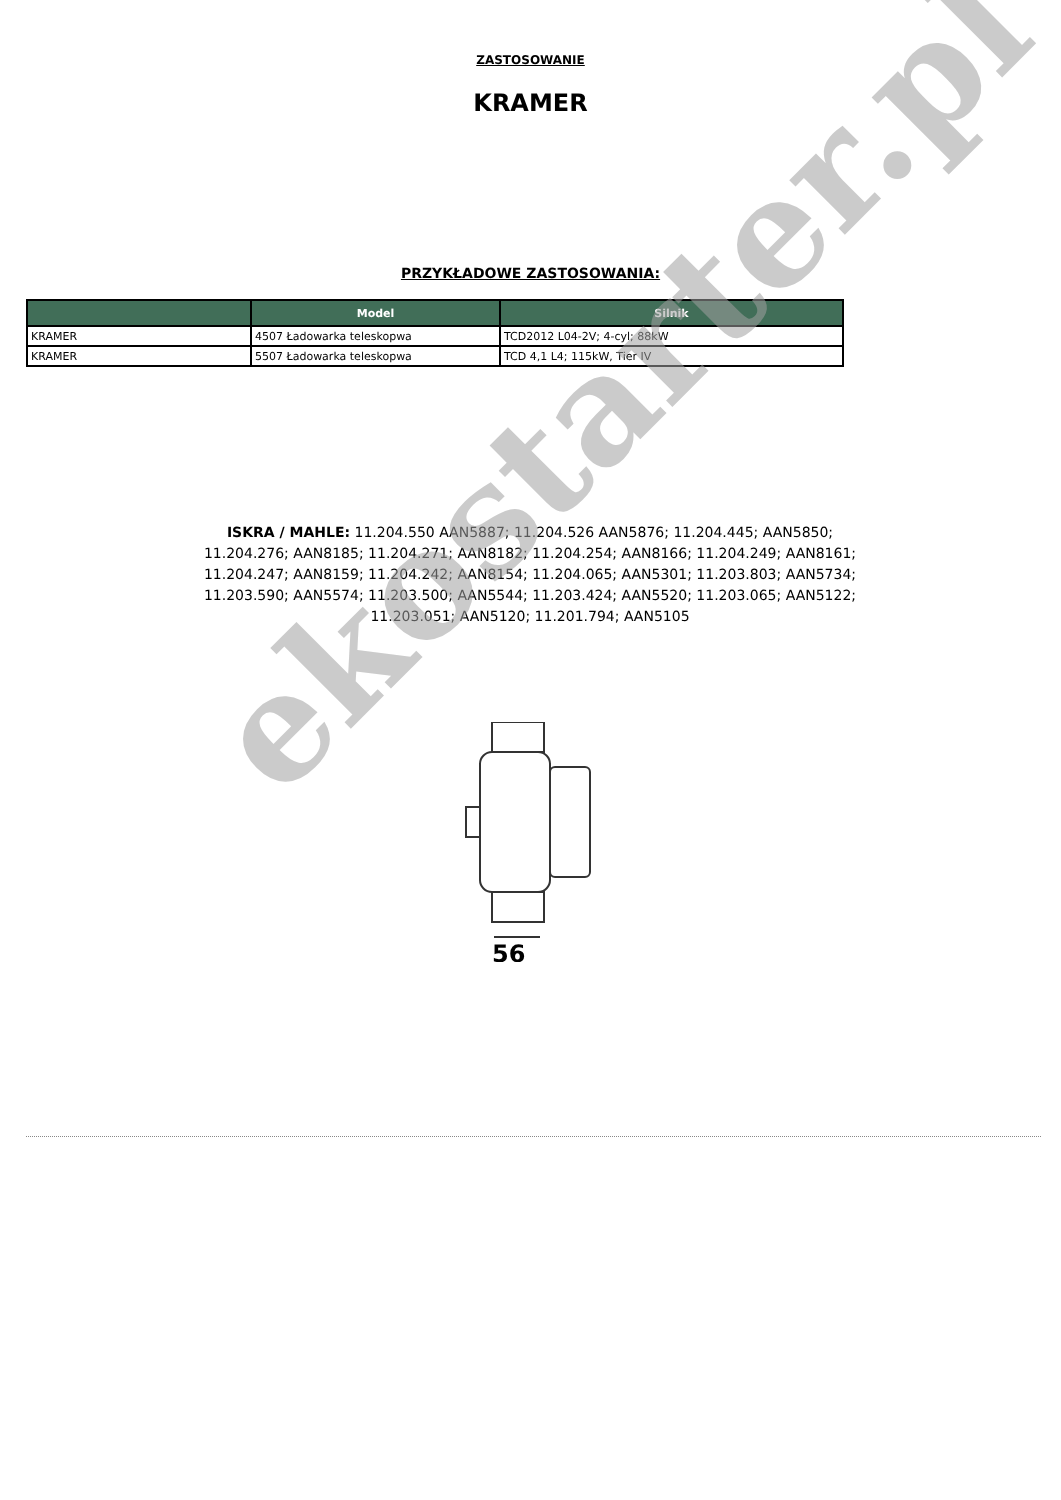ZASTOSOWANIE
KRAMER
PRZYKŁADOWE ZASTOSOWANIA:
| | Model | Silnik |
| --- | --- | --- |
| KRAMER | 4507 Ładowarka teleskopwa | TCD2012 L04-2V; 4-cyl; 88kW |
| KRAMER | 5507 Ładowarka teleskopwa | TCD 4,1 L4; 115kW, Tier IV |
ISKRA / MAHLE: 11.204.550 AAN5887; 11.204.526 AAN5876; 11.204.445; AAN5850; 11.204.276; AAN8185; 11.204.271; AAN8182; 11.204.254; AAN8166; 11.204.249; AAN8161; 11.204.247; AAN8159; 11.204.242; AAN8154; 11.204.065; AAN5301; 11.203.803; AAN5734; 11.203.590; AAN5574; 11.203.500; AAN5544; 11.203.424; AAN5520; 11.203.065; AAN5122; 11.203.051; AAN5120; 11.201.794; AAN5105
56
ekostarter.pl